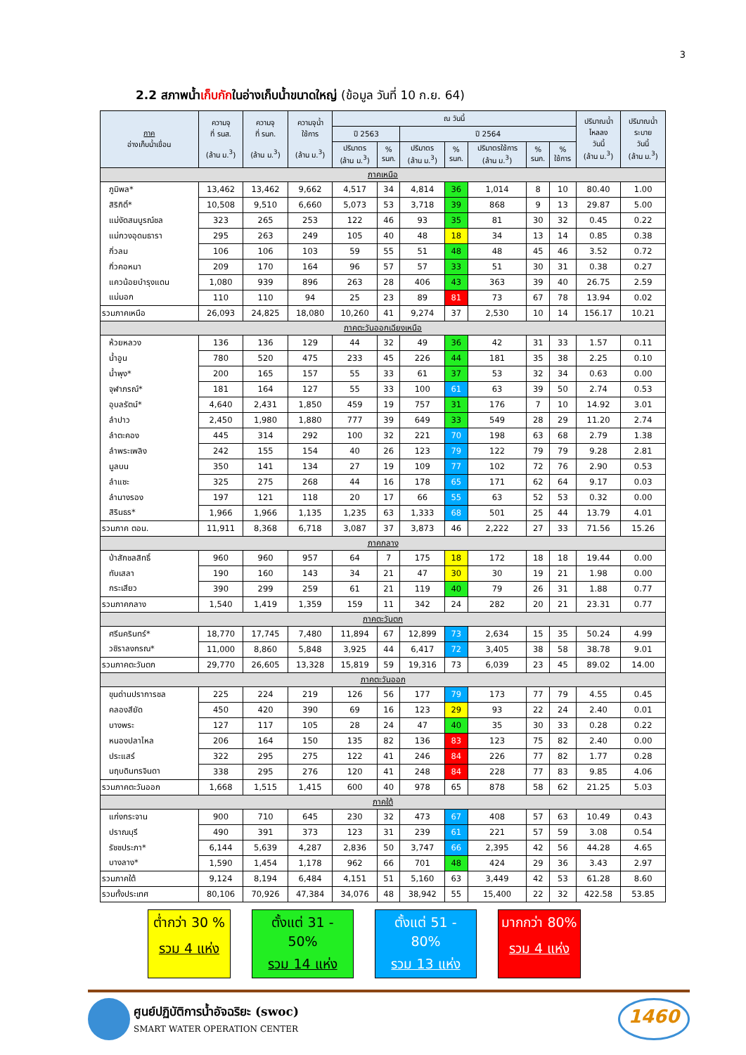3
2.2 สภาพน้ำเก็บกักในอ่างเก็บน้ำขนาดใหญ่ (ข้อมูล วันที่ 10 ก.ย. 64)
| ภาค อ่างเก็บน้ำเขื่อน | ความจุ ที่ รนส. (ล้าน ม.<sup>3</sup>) | ความจุ ที่ รนก. (ล้าน ม.<sup>3</sup>) | ความจุน้ำ ใช้การ (ล้าน ม.<sup>3</sup>) | ณ วันนี้ | | | | | | | ปริมาณน้ำ ไหลลง วันนี้ (ล้าน ม.<sup>3</sup>) | ปริมาณน้ำ ระบาย วันนี้ (ล้าน ม.<sup>3</sup>) |
| --- | --- | --- | --- | --- | --- | --- | --- | --- | --- | --- | --- | --- |
| | | | | ปี 2563 | | ปี 2564 | | | | | | |
| | | | | ปริมาตร (ล้าน ม.<sup>3</sup>) | % รนก. | ปริมาตร (ล้าน ม.<sup>3</sup>) | % รนก. | ปริมาตรใช้การ (ล้าน ม.<sup>3</sup>) | % รนก. | % ใช้การ | | |
| ภาคเหนือ | | | | | | | | | | | | |
| ภูมิพล* | 13,462 | 13,462 | 9,662 | 4,517 | 34 | 4,814 | 36 | 1,014 | 8 | 10 | 80.40 | 1.00 |
| สิริกิติ์* | 10,508 | 9,510 | 6,660 | 5,073 | 53 | 3,718 | 39 | 868 | 9 | 13 | 29.87 | 5.00 |
| แม่งัดสมบูรณ์ชล | 323 | 265 | 253 | 122 | 46 | 93 | 35 | 81 | 30 | 32 | 0.45 | 0.22 |
| แม่กวงอุดมธารา | 295 | 263 | 249 | 105 | 40 | 48 | 18 | 34 | 13 | 14 | 0.85 | 0.38 |
| กิ่วลม | 106 | 106 | 103 | 59 | 55 | 51 | 48 | 48 | 45 | 46 | 3.52 | 0.72 |
| กิ่วคอหมา | 209 | 170 | 164 | 96 | 57 | 57 | 33 | 51 | 30 | 31 | 0.38 | 0.27 |
| แควน้อยบำรุงแดน | 1,080 | 939 | 896 | 263 | 28 | 406 | 43 | 363 | 39 | 40 | 26.75 | 2.59 |
| แม่มอก | 110 | 110 | 94 | 25 | 23 | 89 | 81 | 73 | 67 | 78 | 13.94 | 0.02 |
| รวมภาคเหนือ | 26,093 | 24,825 | 18,080 | 10,260 | 41 | 9,274 | 37 | 2,530 | 10 | 14 | 156.17 | 10.21 |
| ภาคตะวันออกเฉียงเหนือ | | | | | | | | | | | | |
| ห้วยหลวง | 136 | 136 | 129 | 44 | 32 | 49 | 36 | 42 | 31 | 33 | 1.57 | 0.11 |
| น้ำอูน | 780 | 520 | 475 | 233 | 45 | 226 | 44 | 181 | 35 | 38 | 2.25 | 0.10 |
| น้ำพุง* | 200 | 165 | 157 | 55 | 33 | 61 | 37 | 53 | 32 | 34 | 0.63 | 0.00 |
| จุฬาภรณ์* | 181 | 164 | 127 | 55 | 33 | 100 | 61 | 63 | 39 | 50 | 2.74 | 0.53 |
| อุบลรัตน์* | 4,640 | 2,431 | 1,850 | 459 | 19 | 757 | 31 | 176 | 7 | 10 | 14.92 | 3.01 |
| ลำปาว | 2,450 | 1,980 | 1,880 | 777 | 39 | 649 | 33 | 549 | 28 | 29 | 11.20 | 2.74 |
| ลำตะคอง | 445 | 314 | 292 | 100 | 32 | 221 | 70 | 198 | 63 | 68 | 2.79 | 1.38 |
| ลำพระเพลิง | 242 | 155 | 154 | 40 | 26 | 123 | 79 | 122 | 79 | 79 | 9.28 | 2.81 |
| มูลบน | 350 | 141 | 134 | 27 | 19 | 109 | 77 | 102 | 72 | 76 | 2.90 | 0.53 |
| ลำแซะ | 325 | 275 | 268 | 44 | 16 | 178 | 65 | 171 | 62 | 64 | 9.17 | 0.03 |
| ลำนางรอง | 197 | 121 | 118 | 20 | 17 | 66 | 55 | 63 | 52 | 53 | 0.32 | 0.00 |
| สิรินธร* | 1,966 | 1,966 | 1,135 | 1,235 | 63 | 1,333 | 68 | 501 | 25 | 44 | 13.79 | 4.01 |
| รวมภาค ตอน. | 11,911 | 8,368 | 6,718 | 3,087 | 37 | 3,873 | 46 | 2,222 | 27 | 33 | 71.56 | 15.26 |
| ภาคกลาง | | | | | | | | | | | | |
| ป่าสักชลสิทธิ์ | 960 | 960 | 957 | 64 | 7 | 175 | 18 | 172 | 18 | 18 | 19.44 | 0.00 |
| ทับเสลา | 190 | 160 | 143 | 34 | 21 | 47 | 30 | 30 | 19 | 21 | 1.98 | 0.00 |
| กระเสียว | 390 | 299 | 259 | 61 | 21 | 119 | 40 | 79 | 26 | 31 | 1.88 | 0.77 |
| รวมภาคกลาง | 1,540 | 1,419 | 1,359 | 159 | 11 | 342 | 24 | 282 | 20 | 21 | 23.31 | 0.77 |
| ภาคตะวันตก | | | | | | | | | | | | |
| ศรีนครินทร์* | 18,770 | 17,745 | 7,480 | 11,894 | 67 | 12,899 | 73 | 2,634 | 15 | 35 | 50.24 | 4.99 |
| วชิราลงกรณ* | 11,000 | 8,860 | 5,848 | 3,925 | 44 | 6,417 | 72 | 3,405 | 38 | 58 | 38.78 | 9.01 |
| รวมภาคตะวันตก | 29,770 | 26,605 | 13,328 | 15,819 | 59 | 19,316 | 73 | 6,039 | 23 | 45 | 89.02 | 14.00 |
| ภาคตะวันออก | | | | | | | | | | | | |
| ขุนด่านปราการชล | 225 | 224 | 219 | 126 | 56 | 177 | 79 | 173 | 77 | 79 | 4.55 | 0.45 |
| คลองสียัด | 450 | 420 | 390 | 69 | 16 | 123 | 29 | 93 | 22 | 24 | 2.40 | 0.01 |
| บางพระ | 127 | 117 | 105 | 28 | 24 | 47 | 40 | 35 | 30 | 33 | 0.28 | 0.22 |
| หนองปลาไหล | 206 | 164 | 150 | 135 | 82 | 136 | 83 | 123 | 75 | 82 | 2.40 | 0.00 |
| ประแสร์ | 322 | 295 | 275 | 122 | 41 | 246 | 84 | 226 | 77 | 82 | 1.77 | 0.28 |
| นฤบดินทรจินดา | 338 | 295 | 276 | 120 | 41 | 248 | 84 | 228 | 77 | 83 | 9.85 | 4.06 |
| รวมภาคตะวันออก | 1,668 | 1,515 | 1,415 | 600 | 40 | 978 | 65 | 878 | 58 | 62 | 21.25 | 5.03 |
| ภาคใต้ | | | | | | | | | | | | |
| แก่งกระจาน | 900 | 710 | 645 | 230 | 32 | 473 | 67 | 408 | 57 | 63 | 10.49 | 0.43 |
| ปราณบุรี | 490 | 391 | 373 | 123 | 31 | 239 | 61 | 221 | 57 | 59 | 3.08 | 0.54 |
| รัชชประภา* | 6,144 | 5,639 | 4,287 | 2,836 | 50 | 3,747 | 66 | 2,395 | 42 | 56 | 44.28 | 4.65 |
| บางลาง* | 1,590 | 1,454 | 1,178 | 962 | 66 | 701 | 48 | 424 | 29 | 36 | 3.43 | 2.97 |
| รวมภาคใต้ | 9,124 | 8,194 | 6,484 | 4,151 | 51 | 5,160 | 63 | 3,449 | 42 | 53 | 61.28 | 8.60 |
| รวมทั้งประเทศ | 80,106 | 70,926 | 47,384 | 34,076 | 48 | 38,942 | 55 | 15,400 | 22 | 32 | 422.58 | 53.85 |
ต่ำกว่า 30 %
รวม 4 แห่ง
ตั้งแต่ 31 - 50%
รวม 14 แห่ง
ตั้งแต่ 51 - 80%
รวม 13 แห่ง
มากกว่า 80%
รวม 4 แห่ง
ศูนย์ปฏิบัติการน้ำอัจฉริยะ (swoc)
SMART WATER OPERATION CENTER
1460